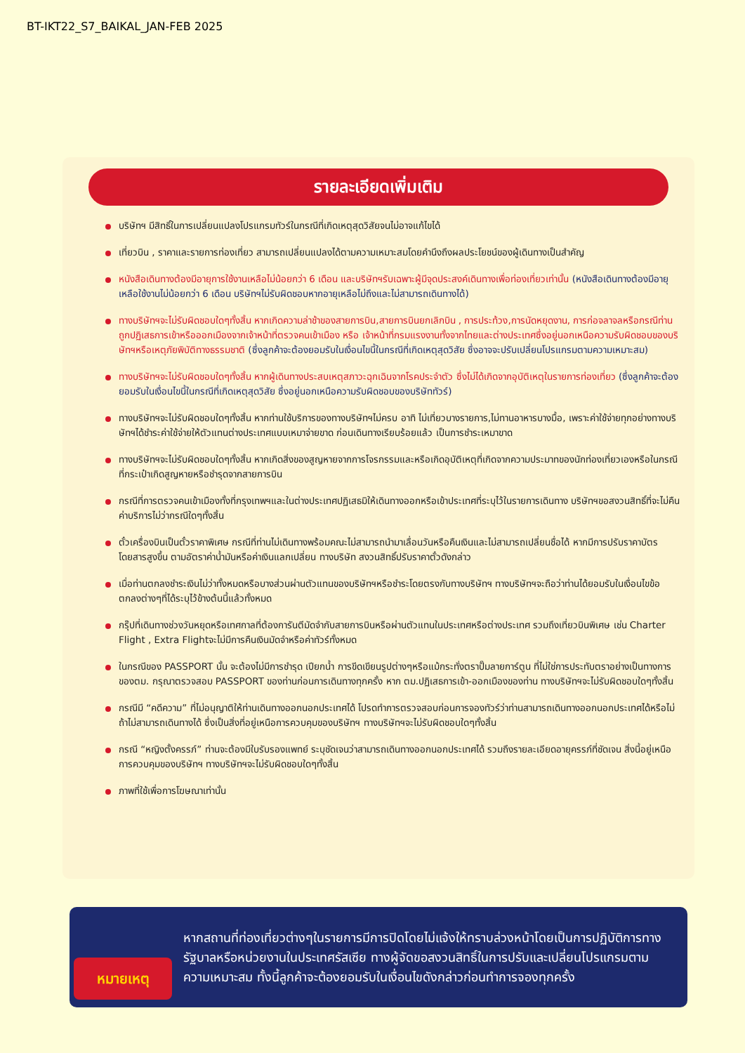BT-IKT22_S7_BAIKAL_JAN-FEB 2025
รายละเอียดเพิ่มเติม
บริษัทฯ มีสิทธิ์ในการเปลี่ยนแปลงโปรแกรมทัวร์ในกรณีที่เกิดเหตุสุดวิสัยจนไม่อาจแก้ไขได้
เที่ยวบิน , ราคาและรายการท่องเที่ยว สามารถเปลี่ยนแปลงได้ตามความเหมาะสมโดยคำนึงถึงผลประโยชน์ของผู้เดินทางเป็นสำคัญ
หนังสือเดินทางต้องมีอายุการใช้งานเหลือไม่น้อยกว่า 6 เดือน และบริษัทฯรับเฉพาะผู้มีจุดประสงค์เดินทางเพื่อท่องเที่ยวเท่านั้น (หนังสือเดินทางต้องมีอายุเหลือใช้งานไม่น้อยกว่า 6 เดือน บริษัทฯไม่รับผิดชอบหากอายุเหลือไม่ถึงและไม่สามารถเดินทางได้)
ทางบริษัทฯจะไม่รับผิดชอบใดๆทั้งสิ้น หากเกิดความล่าช้าของสายการบิน,สายการบินยกเลิกบิน , การประท้วง,การนัดหยุดงาน, การก่อจลาจลหรือกรณีท่านถูกปฏิเสธการเข้าหรือออกเมืองจากเจ้าหน้าที่ตรวจคนเข้าเมือง หรือ เจ้าหน้าที่กรมแรงงานทั้งจากไทยและต่างประเทศซึ่งอยู่นอกเหนือความรับผิดชอบของบริษัทฯหรือเหตุภัยพิบัติทางธรรมชาติ (ซึ่งลูกค้าจะต้องยอมรับในเงื่อนไขนี้ในกรณีที่เกิดเหตุสุดวิสัย ซึ่งอาจจะปรับเปลี่ยนโปรแกรมตามความเหมาะสม)
ทางบริษัทฯจะไม่รับผิดชอบใดๆทั้งสิ้น หากผู้เดินทางประสบเหตุสภาวะฉุกเฉินจากโรคประจำตัว ซึ่งไม่ได้เกิดจากอุบัติเหตุในรายการท่องเที่ยว (ซึ่งลูกค้าจะต้องยอมรับในเงื่อนไขนี้ในกรณีที่เกิดเหตุสุดวิสัย ซึ่งอยู่นอกเหนือความรับผิดชอบของบริษัททัวร์)
ทางบริษัทฯจะไม่รับผิดชอบใดๆทั้งสิ้น หากท่านใช้บริการของทางบริษัทฯไม่ครบ อาทิ ไม่เที่ยวบางรายการ,ไม่ทานอาหารบางมื้อ, เพราะค่าใช้จ่ายทุกอย่างทางบริษัทฯได้ชำระค่าใช้จ่ายให้ตัวแทนต่างประเทศแบบเหมาจ่ายขาด ก่อนเดินทางเรียบร้อยแล้ว เป็นการชำระเหมาขาด
ทางบริษัทฯจะไม่รับผิดชอบใดๆทั้งสิ้น หากเกิดสิ่งของสูญหายจากการโจรกรรมและหรือเกิดอุบัติเหตุที่เกิดจากความประมาทของนักท่องเที่ยวเองหรือในกรณีที่กระเป๋าเกิดสูญหายหรือชำรุดจากสายการบิน
กรณีที่การตรวจคนเข้าเมืองทั้งที่กรุงเทพฯและในต่างประเทศปฏิเสธมิให้เดินทางออกหรือเข้าประเทศที่ระบุไว้ในรายการเดินทาง บริษัทฯขอสงวนสิทธิ์ที่จะไม่คืนค่าบริการไม่ว่ากรณีใดๆทั้งสิ้น
ตั๋วเครื่องบินเป็นตั๋วราคาพิเศษ กรณีที่ท่านไม่เดินทางพร้อมคณะไม่สามารถนำมาเลื่อนวันหรือคืนเงินและไม่สามารถเปลี่ยนชื่อได้ หากมีการปรับราคาบัตรโดยสารสูงขึ้น ตามอัตราค่าน้ำมันหรือค่าเงินแลกเปลี่ยน ทางบริษัท สงวนสิทธิ์ปรับราคาตั๋วดังกล่าว
เมื่อท่านตกลงชำระเงินไม่ว่าทั้งหมดหรือบางส่วนผ่านตัวแทนของบริษัทฯหรือชำระโดยตรงกับทางบริษัทฯ ทางบริษัทฯจะถือว่าท่านได้ยอมรับในเงื่อนไขข้อตกลงต่างๆที่ได้ระบุไว้ข้างต้นนี้แล้วทั้งหมด
กรุ๊ปที่เดินทางช่วงวันหยุดหรือเทศกาลที่ต้องการันตีมัดจำกับสายการบินหรือผ่านตัวแทนในประเทศหรือต่างประเทศ รวมถึงเที่ยวบินพิเศษ เช่น Charter Flight , Extra Flightจะไม่มีการคืนเงินมัดจำหรือค่าทัวร์ทั้งหมด
ในกรณีของ PASSPORT นั้น จะต้องไม่มีการชำรุด เปียกน้ำ การขีดเขียนรูปต่างๆหรือแม้กระทั่งตราปั๊มลายการ์ตูน ที่ไม่ใช่การประทับตราอย่างเป็นทางการของตม. กรุณาตรวจสอบ PASSPORT ของท่านก่อนการเดินทางทุกครั้ง หาก ตม.ปฏิเสธการเข้า-ออกเมืองของท่าน ทางบริษัทฯจะไม่รับผิดชอบใดๆทั้งสิ้น
กรณีมี “คดีความ” ที่ไม่อนุญาติให้ท่านเดินทางออกนอกประเทศได้ โปรดทำการตรวจสอบก่อนการจองทัวร์ว่าท่านสามารถเดินทางออกนอกประเทศได้หรือไม่ ถ้าไม่สามารถเดินทางได้ ซึ่งเป็นสิ่งที่อยู่เหนือการควบคุมของบริษัทฯ ทางบริษัทฯจะไม่รับผิดชอบใดๆทั้งสิ้น
กรณี “หญิงตั้งครรภ์” ท่านจะต้องมีใบรับรองแพทย์ ระบุชัดเจนว่าสามารถเดินทางออกนอกประเทศได้ รวมถึงรายละเอียดอายุครรภ์ที่ชัดเจน สิ่งนี้อยู่เหนือการควบคุมของบริษัทฯ ทางบริษัทฯจะไม่รับผิดชอบใดๆทั้งสิ้น
ภาพที่ใช้เพื่อการโฆษณาเท่านั้น
หมายเหตุ
หากสถานที่ท่องเที่ยวต่างๆในรายการมีการปิดโดยไม่แจ้งให้ทราบล่วงหน้าโดยเป็นการปฏิบัติการทางรัฐบาลหรือหน่วยงานในประเทศรัสเซีย ทางผู้จัดขอสงวนสิทธิ์ในการปรับและเปลี่ยนโปรแกรมตามความเหมาะสม ทั้งนี้ลูกค้าจะต้องยอมรับในเงื่อนไขดังกล่าวก่อนทำการจองทุกครั้ง